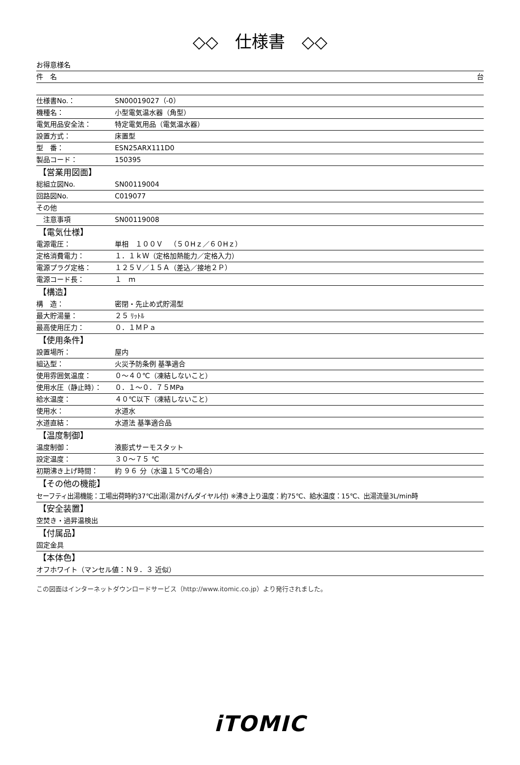◇◇　仕様書　◇◇
お得意様名
件　名 台
仕様書No.： SN00019027（-0）
機種名： 小型電気温水器（角型）
電気用品安全法： 特定電気用品（電気温水器）
設置方式： 床置型
型　番： ESN25ARX111D0
製品コード： 150395
【営業用図面】
総組立図No. SN00119004
回路図No. C019077
その他
　注意事項 SN00119008
【電気仕様】
電源電圧： 単相　１００Ｖ　（５０Hｚ／６０Hｚ）
定格消費電力： １．１ｋＷ（定格加熱能力／定格入力）
電源プラグ定格： １２５Ｖ／１５Ａ（差込／接地２Ｐ）
電源コード長： １　ｍ
【構造】
構　造： 密閉・先止め式貯湯型
最大貯湯量： ２５ ﾘｯﾄﾙ
最高使用圧力： ０．１ＭＰａ
【使用条件】
設置場所： 屋内
組込型： 火災予防条例 基準適合
使用雰囲気温度： ０～４０℃（凍結しないこと）
使用水圧（静止時）： ０．１～０．７５MPa
給水温度： ４０℃以下（凍結しないこと）
使用水： 水道水
水道直結： 水道法 基準適合品
【温度制御】
温度制御： 液膨式サーモスタット
設定温度： ３０～７５ ℃
初期沸き上げ時間： 約 ９６ 分（水温１５℃の場合）
【その他の機能】
セーフティ出湯機能：工場出荷時約37℃出湯(湯かげんダイヤル付) ※沸き上り温度：約75℃、給水温度：15℃、出湯流量3L/min時
【安全装置】
空焚き・過昇温検出
【付属品】
固定金具
【本体色】
オフホワイト（マンセル値：Ｎ９．３ 近似）
この図面はインターネットダウンロードサービス（http://www.itomic.co.jp）より発行されました。
iTOMIC